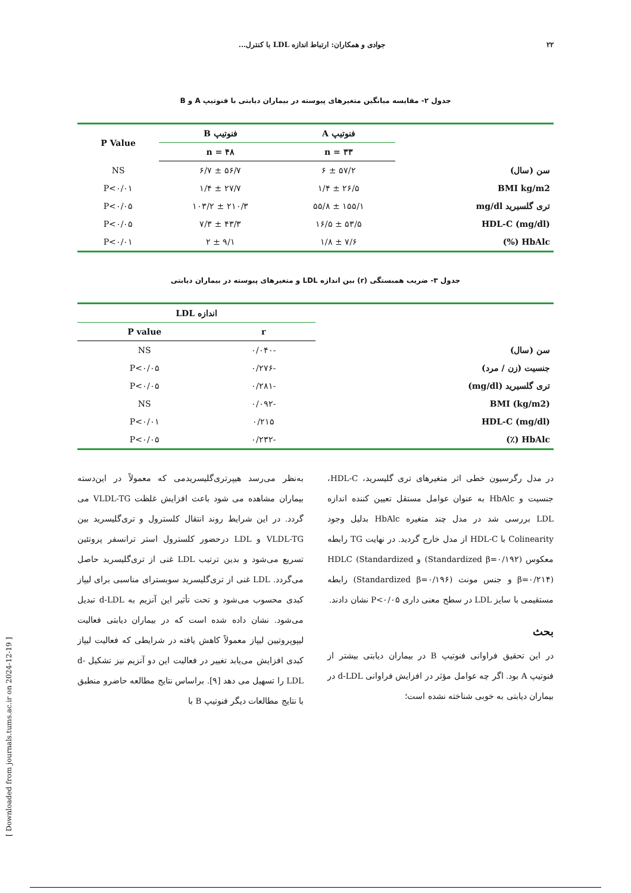۲۲ جوادی و همکاران: ارتباط اندازه LDL با کنترل...
جدول ۲- مقایسه میانگین متغیرهای پیوسته در بیماران دیابتی با فنوتیپ A و B
| | فنوتیپ A | فنوتیپ B | P Value |
| --- | --- | --- | --- |
| | n = ۳۳ | n = ۴۸ | |
| سن (سال) | ۵۷/۲ ± ۶ | ۵۶/۷ ± ۶/۷ | NS |
| BMI kg/m2 | ۲۶/۵ ± ۱/۴ | ۲۷/۷ ± ۱/۴ | P<۰/۰۱ |
| تری گلسیرید mg/dl | ۱۵۵/۱ ± ۵۵/۸ | ۲۱۰/۳ ± ۱۰۳/۲ | P<۰/۰۵ |
| HDL-C (mg/dl) | ۵۳/۵ ± ۱۶/۵ | ۴۳/۳ ± ۷/۳ | P<۰/۰۵ |
| HbAlc (%) | ۷/۶ ± ۱/۸ | ۹/۱ ± ۲ | P<۰/۰۱ |
جدول ۳- ضریب همبستگی (r) بین اندازه LDL و متغیرهای پیوسته در بیماران دیابتی
| | اندازه LDL | |
| --- | --- | --- |
| | r | P value |
| سن (سال) | -۰/۰۴۰ | NS |
| جنسیت (زن / مرد) | -۰/۲۷۶ | P<۰/۰۵ |
| تری گلسیرید (mg/dl) | -۰/۲۸۱ | P<۰/۰۵ |
| BMI (kg/m2) | -۰/۰۹۲ | NS |
| HDL-C (mg/dl) | ۰/۲۱۵ | P<۰/۰۱ |
| HbAlc (٪) | -۰/۲۳۲ | P<۰/۰۵ |
در مدل رگرسیون خطی اثر متغیرهای تری گلیسرید، HDL-C، جنسیت و HbAlc به عنوان عوامل مستقل تعیین کننده اندازه LDL بررسی شد در مدل چند متغیره HbAlc بدلیل وجود Colinearity با HDL-C از مدل خارج گردید. در نهایت TG رابطه معکوس (Standardized β=۰/۱۹۲) و HDLC (Standardized β=۰/۲۱۴) و جنس مونث (Standardized β=۰/۱۹۶) رابطه مستقیمی با سایز LDL در سطح معنی داری P<۰/۰۵ نشان دادند.
بحث
در این تحقیق فراوانی فنوتیپ B در بیماران دیابتی بیشتر از فنوتیپ A بود. اگر چه عوامل مؤثر در افزایش فراوانی d-LDL در بیماران دیابتی به خوبی شناخته نشده است؛
به‌نظر می‌رسد هیپرتری‌گلیسریدمی که معمولاً در این‌دسته بیماران مشاهده می شود باعث افزایش غلظت VLDL-TG می گردد. در این شرایط روند انتقال کلسترول و تری‌گلیسرید بین VLDL-TG و LDL درحضور کلسترول استر ترانسفر پروتئین تسریع می‌شود و بدین ترتیب LDL غنی از تری‌گلیسرید حاصل می‌گردد. LDL غنی از تری‌گلیسرید سوبسترای مناسبی برای لیپاز کبدی محسوب می‌شود و تحت تأثیر این آنزیم به d-LDL تبدیل می‌شود. نشان داده شده است که در بیماران دیابتی فعالیت لیپوپروتیین لیپاز معمولاً کاهش یافته در شرایطی که فعالیت لیپاز کبدی افزایش می‌یابد تغییر در فعالیت این دو آنزیم نیز تشکیل d-LDL را تسهیل می دهد [۹]. براساس نتایج مطالعه حاضرو منطبق با نتایج مطالعات دیگر فنوتیپ B با
[ Downloaded from journals.tums.ac.ir on 2024-12-19 ]